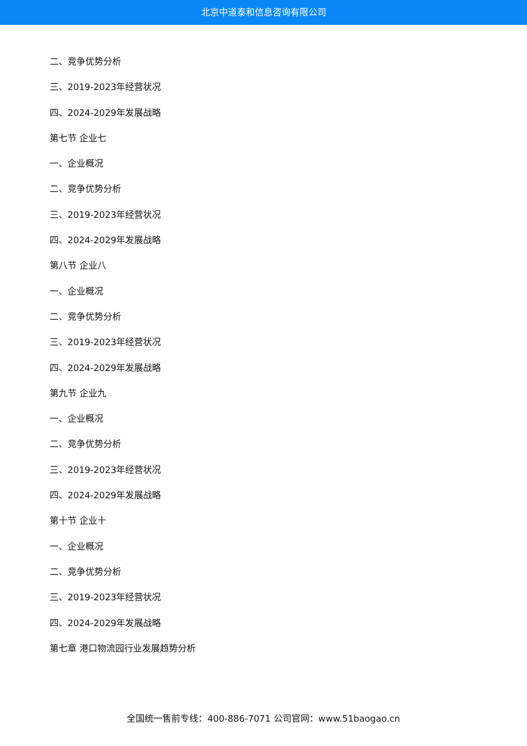北京中道泰和信息咨询有限公司
二、竞争优势分析
三、2019-2023年经营状况
四、2024-2029年发展战略
第七节 企业七
一、企业概况
二、竞争优势分析
三、2019-2023年经营状况
四、2024-2029年发展战略
第八节 企业八
一、企业概况
二、竞争优势分析
三、2019-2023年经营状况
四、2024-2029年发展战略
第九节 企业九
一、企业概况
二、竞争优势分析
三、2019-2023年经营状况
四、2024-2029年发展战略
第十节 企业十
一、企业概况
二、竞争优势分析
三、2019-2023年经营状况
四、2024-2029年发展战略
第七章 港口物流园行业发展趋势分析
全国统一售前专线：400-886-7071 公司官网：www.51baogao.cn